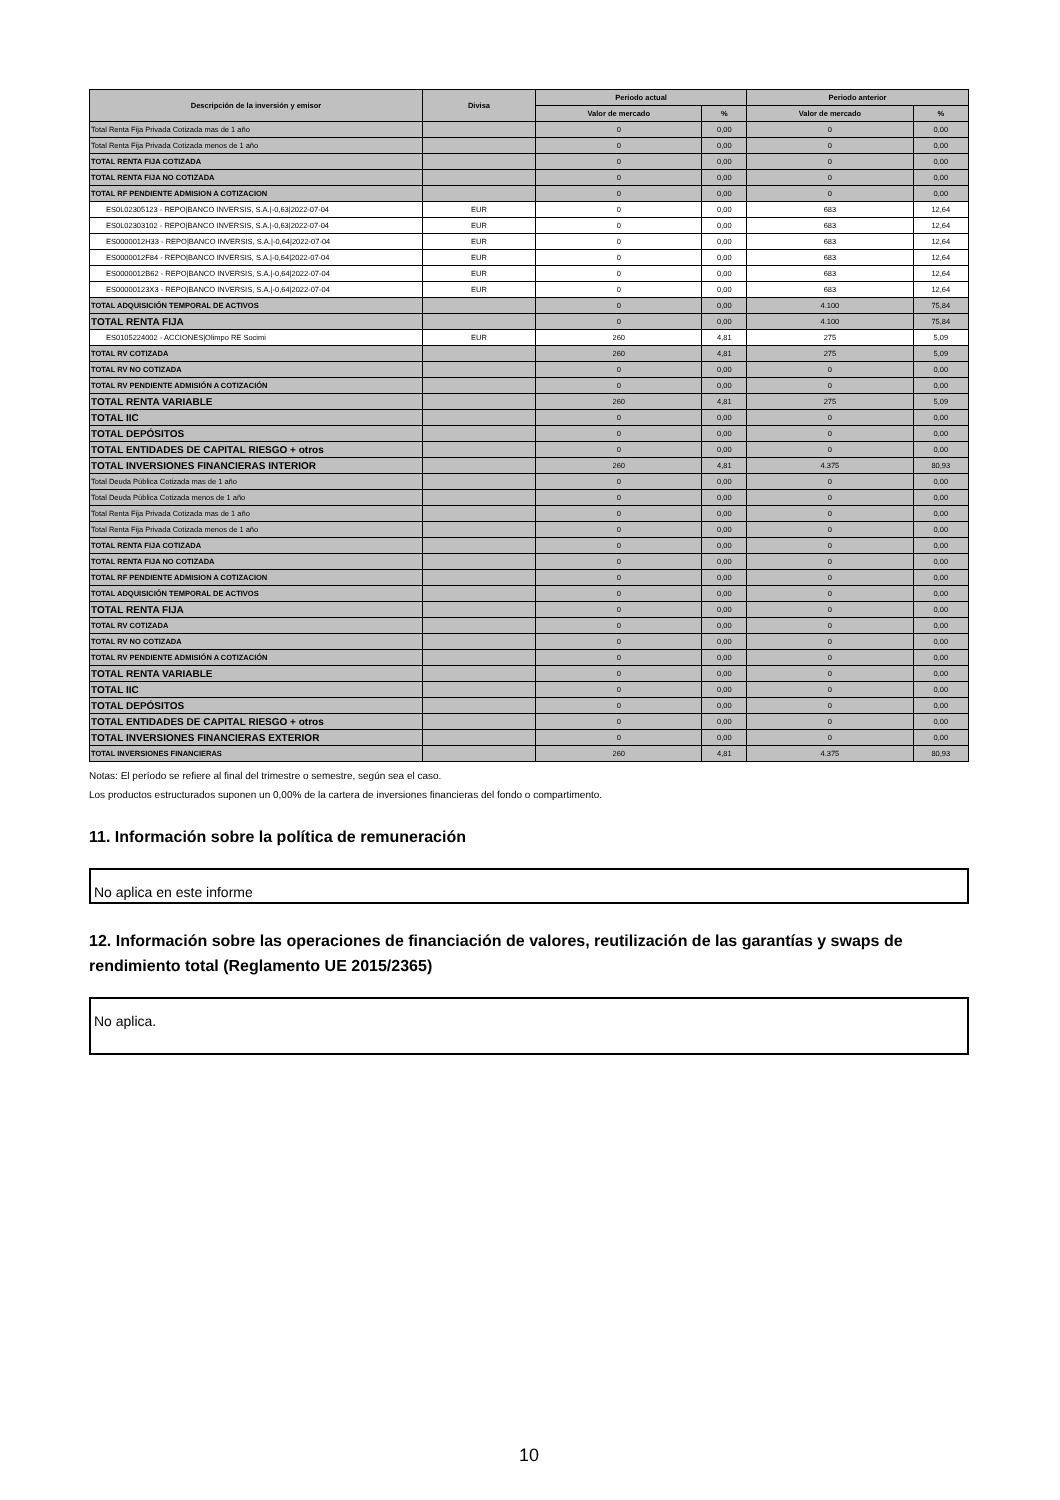| Descripción de la inversión y emisor | Divisa | Periodo actual | | Periodo anterior | |
| --- | --- | --- | --- | --- | --- |
| | | Valor de mercado | % | Valor de mercado | % |
| Total Renta Fija Privada Cotizada mas de 1 año | | 0 | 0,00 | 0 | 0,00 |
| Total Renta Fija Privada Cotizada menos de 1 año | | 0 | 0,00 | 0 | 0,00 |
| TOTAL RENTA FIJA COTIZADA | | 0 | 0,00 | 0 | 0,00 |
| TOTAL RENTA FIJA NO COTIZADA | | 0 | 0,00 | 0 | 0,00 |
| TOTAL RF PENDIENTE ADMISION A COTIZACION | | 0 | 0,00 | 0 | 0,00 |
| ES0L02305123 - REPO/BANCO INVERSIS, S.A./-0,63/2022-07-04 | EUR | 0 | 0,00 | 683 | 12,64 |
| ES0L02303102 - REPO/BANCO INVERSIS, S.A./-0,63/2022-07-04 | EUR | 0 | 0,00 | 683 | 12,64 |
| ES0000012H33 - REPO/BANCO INVERSIS, S.A./-0,64/2022-07-04 | EUR | 0 | 0,00 | 683 | 12,64 |
| ES0000012F84 - REPO/BANCO INVERSIS, S.A./-0,64/2022-07-04 | EUR | 0 | 0,00 | 683 | 12,64 |
| ES0000012B62 - REPO/BANCO INVERSIS, S.A./-0,64/2022-07-04 | EUR | 0 | 0,00 | 683 | 12,64 |
| ES00000123X3 - REPO/BANCO INVERSIS, S.A./-0,64/2022-07-04 | EUR | 0 | 0,00 | 683 | 12,64 |
| TOTAL ADQUISICIÓN TEMPORAL DE ACTIVOS | | 0 | 0,00 | 4.100 | 75,84 |
| TOTAL RENTA FIJA | | 0 | 0,00 | 4.100 | 75,84 |
| ES0105224002 - ACCIONES/Olimpo RE Socimi | EUR | 260 | 4,81 | 275 | 5,09 |
| TOTAL RV COTIZADA | | 260 | 4,81 | 275 | 5,09 |
| TOTAL RV NO COTIZADA | | 0 | 0,00 | 0 | 0,00 |
| TOTAL RV PENDIENTE ADMISIÓN A COTIZACIÓN | | 0 | 0,00 | 0 | 0,00 |
| TOTAL RENTA VARIABLE | | 260 | 4,81 | 275 | 5,09 |
| TOTAL IIC | | 0 | 0,00 | 0 | 0,00 |
| TOTAL DEPÓSITOS | | 0 | 0,00 | 0 | 0,00 |
| TOTAL ENTIDADES DE CAPITAL RIESGO + otros | | 0 | 0,00 | 0 | 0,00 |
| TOTAL INVERSIONES FINANCIERAS INTERIOR | | 260 | 4,81 | 4.375 | 80,93 |
| Total Deuda Pública Cotizada mas de 1 año | | 0 | 0,00 | 0 | 0,00 |
| Total Deuda Pública Cotizada menos de 1 año | | 0 | 0,00 | 0 | 0,00 |
| Total Renta Fija Privada Cotizada mas de 1 año | | 0 | 0,00 | 0 | 0,00 |
| Total Renta Fija Privada Cotizada menos de 1 año | | 0 | 0,00 | 0 | 0,00 |
| TOTAL RENTA FIJA COTIZADA | | 0 | 0,00 | 0 | 0,00 |
| TOTAL RENTA FIJA NO COTIZADA | | 0 | 0,00 | 0 | 0,00 |
| TOTAL RF PENDIENTE ADMISION A COTIZACION | | 0 | 0,00 | 0 | 0,00 |
| TOTAL ADQUISICIÓN TEMPORAL DE ACTIVOS | | 0 | 0,00 | 0 | 0,00 |
| TOTAL RENTA FIJA | | 0 | 0,00 | 0 | 0,00 |
| TOTAL RV COTIZADA | | 0 | 0,00 | 0 | 0,00 |
| TOTAL RV NO COTIZADA | | 0 | 0,00 | 0 | 0,00 |
| TOTAL RV PENDIENTE ADMISIÓN A COTIZACIÓN | | 0 | 0,00 | 0 | 0,00 |
| TOTAL RENTA VARIABLE | | 0 | 0,00 | 0 | 0,00 |
| TOTAL IIC | | 0 | 0,00 | 0 | 0,00 |
| TOTAL DEPÓSITOS | | 0 | 0,00 | 0 | 0,00 |
| TOTAL ENTIDADES DE CAPITAL RIESGO + otros | | 0 | 0,00 | 0 | 0,00 |
| TOTAL INVERSIONES FINANCIERAS EXTERIOR | | 0 | 0,00 | 0 | 0,00 |
| TOTAL INVERSIONES FINANCIERAS | | 260 | 4,81 | 4.375 | 80,93 |
Notas: El período se refiere al final del trimestre o semestre, según sea el caso.
Los productos estructurados suponen un 0,00% de la cartera de inversiones financieras del fondo o compartimento.
11. Información sobre la política de remuneración
No aplica en este informe
12. Información sobre las operaciones de financiación de valores, reutilización de las garantías y swaps de rendimiento total (Reglamento UE 2015/2365)
No aplica.
10